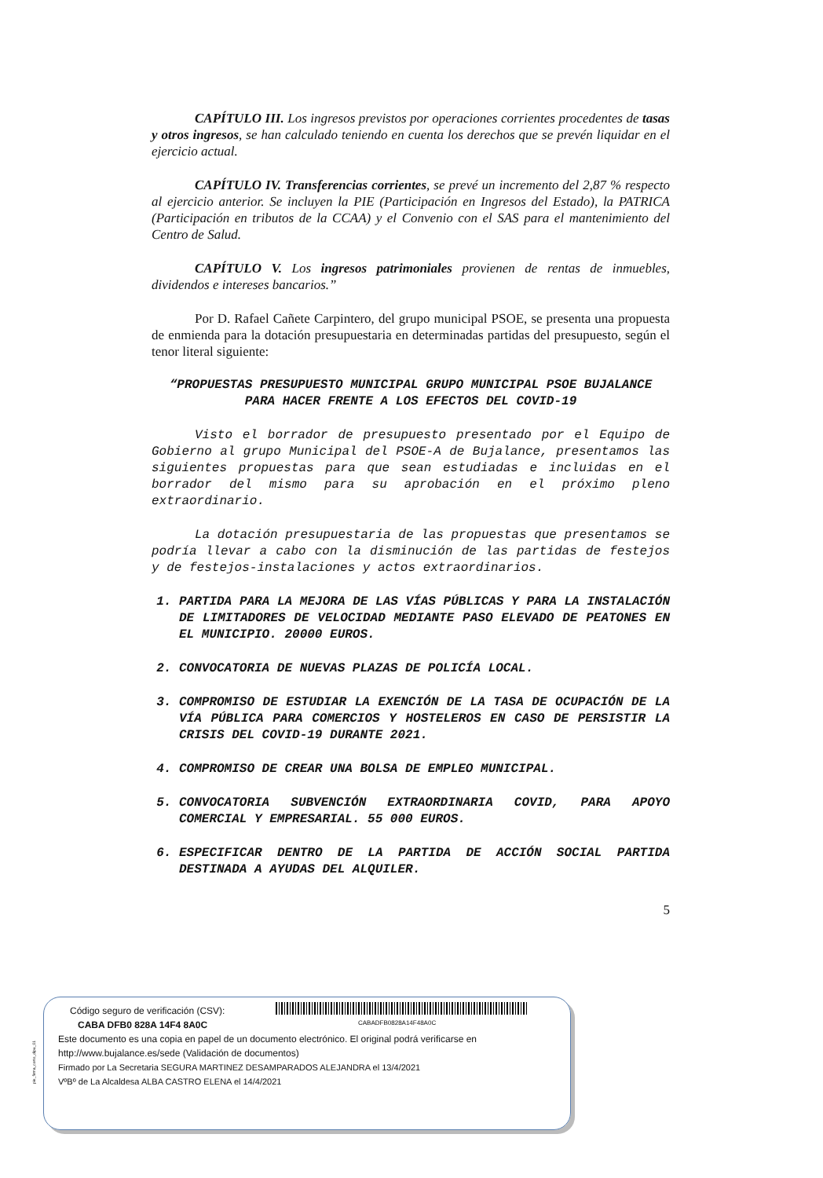CAPÍTULO III. Los ingresos previstos por operaciones corrientes procedentes de tasas y otros ingresos, se han calculado teniendo en cuenta los derechos que se prevén liquidar en el ejercicio actual.
CAPÍTULO IV. Transferencias corrientes, se prevé un incremento del 2,87 % respecto al ejercicio anterior. Se incluyen la PIE (Participación en Ingresos del Estado), la PATRICA (Participación en tributos de la CCAA) y el Convenio con el SAS para el mantenimiento del Centro de Salud.
CAPÍTULO V. Los ingresos patrimoniales provienen de rentas de inmuebles, dividendos e intereses bancarios.”
Por D. Rafael Cañete Carpintero, del grupo municipal PSOE, se presenta una propuesta de enmienda para la dotación presupuestaria en determinadas partidas del presupuesto, según el tenor literal siguiente:
“PROPUESTAS PRESUPUESTO MUNICIPAL GRUPO MUNICIPAL PSOE BUJALANCE PARA HACER FRENTE A LOS EFECTOS DEL COVID-19
Visto el borrador de presupuesto presentado por el Equipo de Gobierno al grupo Municipal del PSOE-A de Bujalance, presentamos las siguientes propuestas para que sean estudiadas e incluidas en el borrador del mismo para su aprobación en el próximo pleno extraordinario.
La dotación presupuestaria de las propuestas que presentamos se podría llevar a cabo con la disminución de las partidas de festejos y de festejos-instalaciones y actos extraordinarios.
1. PARTIDA PARA LA MEJORA DE LAS VÍAS PÚBLICAS Y PARA LA INSTALACIÓN DE LIMITADORES DE VELOCIDAD MEDIANTE PASO ELEVADO DE PEATONES EN EL MUNICIPIO. 20000 EUROS.
2. CONVOCATORIA DE NUEVAS PLAZAS DE POLICÍA LOCAL.
3. COMPROMISO DE ESTUDIAR LA EXENCIÓN DE LA TASA DE OCUPACIÓN DE LA VÍA PÚBLICA PARA COMERCIOS Y HOSTELEROS EN CASO DE PERSISTIR LA CRISIS DEL COVID-19 DURANTE 2021.
4. COMPROMISO DE CREAR UNA BOLSA DE EMPLEO MUNICIPAL.
5. CONVOCATORIA SUBVENCIÓN EXTRAORDINARIA COVID, PARA APOYO COMERCIAL Y EMPRESARIAL. 55 000 EUROS.
6. ESPECIFICAR DENTRO DE LA PARTIDA DE ACCIÓN SOCIAL PARTIDA DESTINADA A AYUDAS DEL ALQUILER.
5
CABADFB0828A14F48A0C
pie_firma_corto_dipu_01
Código seguro de verificación (CSV):
CABA DFB0 828A 14F4 8A0C
Este documento es una copia en papel de un documento electrónico. El original podrá verificarse en
http://www.bujalance.es/sede (Validación de documentos)
Firmado por La Secretaria SEGURA MARTINEZ DESAMPARADOS ALEJANDRA el 13/4/2021
VºBº de La Alcaldesa ALBA CASTRO ELENA el 14/4/2021